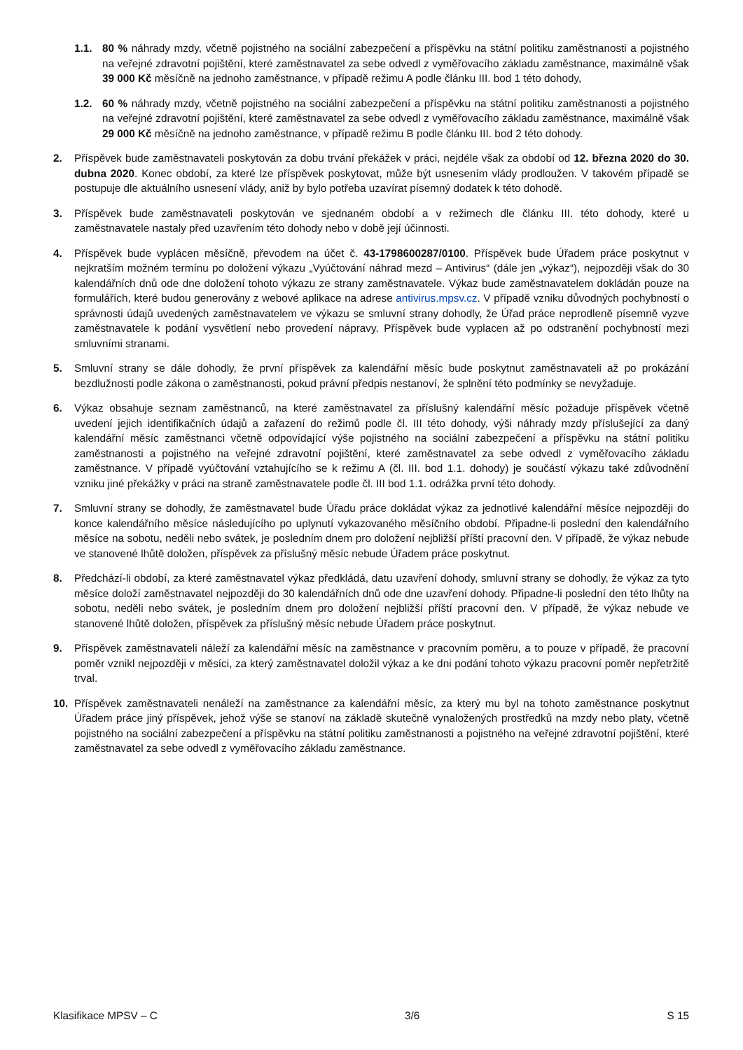1.1. 80 % náhrady mzdy, včetně pojistného na sociální zabezpečení a příspěvku na státní politiku zaměstnanosti a pojistného na veřejné zdravotní pojištění, které zaměstnavatel za sebe odvedl z vyměřovacího základu zaměstnance, maximálně však 39 000 Kč měsíčně na jednoho zaměstnance, v případě režimu A podle článku III. bod 1 této dohody,
1.2. 60 % náhrady mzdy, včetně pojistného na sociální zabezpečení a příspěvku na státní politiku zaměstnanosti a pojistného na veřejné zdravotní pojištění, které zaměstnavatel za sebe odvedl z vyměřovacího základu zaměstnance, maximálně však 29 000 Kč měsíčně na jednoho zaměstnance, v případě režimu B podle článku III. bod 2 této dohody.
2. Příspěvek bude zaměstnavateli poskytován za dobu trvání překážek v práci, nejdéle však za období od 12. března 2020 do 30. dubna 2020. Konec období, za které lze příspěvek poskytovat, může být usnesením vlády prodloužen. V takovém případě se postupuje dle aktuálního usnesení vlády, aniž by bylo potřeba uzavírat písemný dodatek k této dohodě.
3. Příspěvek bude zaměstnavateli poskytován ve sjednaném období a v režimech dle článku III. této dohody, které u zaměstnavatele nastaly před uzavřením této dohody nebo v době její účinnosti.
4. Příspěvek bude vyplácen měsíčně, převodem na účet č. 43-1798600287/0100. Příspěvek bude Úřadem práce poskytnut v nejkratším možném termínu po doložení výkazu „Vyúčtování náhrad mezd – Antivirus“ (dále jen „výkaz“), nejpozději však do 30 kalendářních dnů ode dne doložení tohoto výkazu ze strany zaměstnavatele. Výkaz bude zaměstnavatelem dokládán pouze na formulářích, které budou generovány z webové aplikace na adrese antivirus.mpsv.cz. V případě vzniku důvodných pochybností o správnosti údajů uvedených zaměstnavatelem ve výkazu se smluvní strany dohodly, že Úřad práce neprodleně písemně vyzve zaměstnavatele k podání vysvětlení nebo provedení nápravy. Příspěvek bude vyplacen až po odstranění pochybností mezi smluvními stranami.
5. Smluvní strany se dále dohodly, že první příspěvek za kalendářní měsíc bude poskytnut zaměstnavateli až po prokázání bezdlužnosti podle zákona o zaměstnanosti, pokud právní předpis nestanoví, že splnění této podmínky se nevyžaduje.
6. Výkaz obsahuje seznam zaměstnanců, na které zaměstnavatel za příslušný kalendářní měsíc požaduje příspěvek včetně uvedení jejich identifikačních údajů a zařazení do režimů podle čl. III této dohody, výši náhrady mzdy příslušející za daný kalendářní měsíc zaměstnanci včetně odpovídající výše pojistného na sociální zabezpečení a příspěvku na státní politiku zaměstnanosti a pojistného na veřejné zdravotní pojištění, které zaměstnavatel za sebe odvedl z vyměřovacího základu zaměstnance. V případě vyúčtování vztahujícího se k režimu A (čl. III. bod 1.1. dohody) je součástí výkazu také zdůvodnění vzniku jiné překážky v práci na straně zaměstnavatele podle čl. III bod 1.1. odrážka první této dohody.
7. Smluvní strany se dohodly, že zaměstnavatel bude Úřadu práce dokládat výkaz za jednotlivé kalendářní měsíce nejpozději do konce kalendářního měsíce následujícího po uplynutí vykazovaného měsíčního období. Připadne-li poslední den kalendářního měsíce na sobotu, neděli nebo svátek, je posledním dnem pro doložení nejbližší příští pracovní den. V případě, že výkaz nebude ve stanovené lhůtě doložen, příspěvek za příslušný měsíc nebude Úřadem práce poskytnut.
8. Předchází-li období, za které zaměstnavatel výkaz předkládá, datu uzavření dohody, smluvní strany se dohodly, že výkaz za tyto měsíce doloží zaměstnavatel nejpozději do 30 kalendářních dnů ode dne uzavření dohody. Připadne-li poslední den této lhůty na sobotu, neděli nebo svátek, je posledním dnem pro doložení nejbližší příští pracovní den. V případě, že výkaz nebude ve stanovené lhůtě doložen, příspěvek za příslušný měsíc nebude Úřadem práce poskytnut.
9. Příspěvek zaměstnavateli náleží za kalendářní měsíc na zaměstnance v pracovním poměru, a to pouze v případě, že pracovní poměr vznikl nejpozději v měsíci, za který zaměstnavatel doložil výkaz a ke dni podání tohoto výkazu pracovní poměr nepřetržitě trval.
10. Příspěvek zaměstnavateli nenáleží na zaměstnance za kalendářní měsíc, za který mu byl na tohoto zaměstnance poskytnut Úřadem práce jiný příspěvek, jehož výše se stanoví na základě skutečně vynaložených prostředků na mzdy nebo platy, včetně pojistného na sociální zabezpečení a příspěvku na státní politiku zaměstnanosti a pojistného na veřejné zdravotní pojištění, které zaměstnavatel za sebe odvedl z vyměřovacího základu zaměstnance.
Klasifikace MPSV – C 3/6 S 15